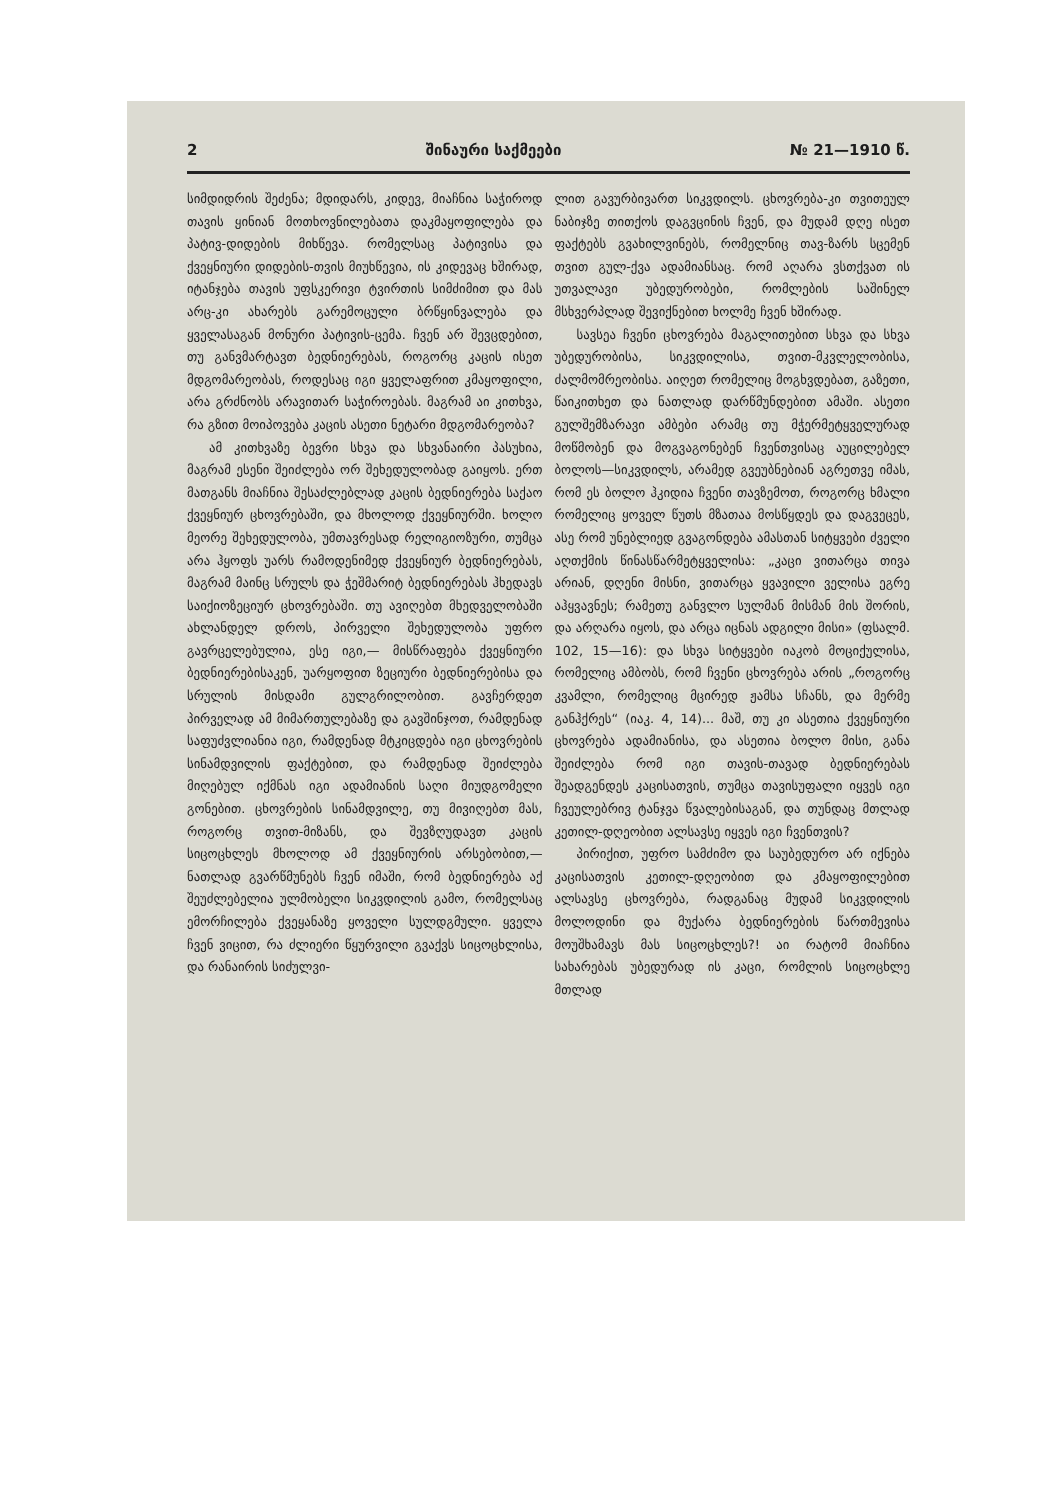2 შინაური საქმეები № 21—1910 წ.
სიმდიდრის შეძენა; მდიდარს, კიდევ, მიაჩნია საჭიროდ თავის ყინიან მოთხოვნილებათა დაკმაყოფილება და პატივ-დიდების მიხწევა. რომელსაც პატივისა და ქვეყნიური დიდების-თვის მიუხწევია, ის კიდევაც ხშირად, იტანჯება თავის უფსკერივი ტვირთის სიმძიმით და მას არც-კი ახარებს გარემოცული ბრწყინვალება და ყველასაგან მონური პატივის-ცემა. ჩვენ არ შევცდებით, თუ განვმარტავთ ბედნიერებას, როგორც კაცის ისეთ მდგომარეობას, როდესაც იგი ყველაფრით კმაყოფილი, არა გრძნობს არავითარ საჭიროებას. მაგრამ აი კითხვა, რა გზით მოიპოვება კაცის ასეთი ნეტარი მდგომარეობა?
ამ კითხვაზე ბევრი სხვა და სხვანაირი პასუხია, მაგრამ ესენი შეიძლება ორ შეხედულობად გაიყოს. ერთ მათგანს მიაჩნია შესაძლებლად კაცის ბედნიერება საქაო ქვეყნიურ ცხოვრებაში, და მხოლოდ ქვეყნიურში. ხოლო მეორე შეხედულობა, უმთავრესად რელიგიოზური, თუმცა არა ჰყოფს უარს რამოდენიმედ ქვეყნიურ ბედნიერებას, მაგრამ მაინც სრულს და ჭეშმარიტ ბედნიერებას ჰხედავს საიქიოზეციურ ცხოვრებაში. თუ ავიღებთ მხედველობაში ახლანდელ დროს, პირველი შეხედულობა უფრო გავრცელებულია, ესე იგი,— მისწრაფება ქვეყნიური ბედნიერებისაკენ, უარყოფით ზეციური ბედნიერებისა და სრულის მისდამი გულგრილობით. გავჩერდეთ პირველად ამ მიმართულებაზე და გავშინჯოთ, რამდენად საფუძვლიანია იგი, რამდენად მტკიცდება იგი ცხოვრების სინამდვილის ფაქტებით, და რამდენად შეიძლება მიღებულ იქმნას იგი ადამიანის საღი მიუდგომელი გონებით. ცხოვრების სინამდვილე, თუ მივიღებთ მას, როგორც თვით-მიზანს, და შევზღუდავთ კაცის სიცოცხლეს მხოლოდ ამ ქვეყნიურის არსებობით,—ნათლად გვარწმუნებს ჩვენ იმაში, რომ ბედნიერება აქ შეუძლებელია ულმობელი სიკვდილის გამო, რომელსაც ემორჩილება ქვეყანაზე ყოველი სულდგმული. ყველა ჩვენ ვიცით, რა ძლიერი წყურვილი გვაქვს სიცოცხლისა, და რანაირის სიძულვი-
ლით გავურბივართ სიკვდილს. ცხოვრება-კი თვითეულ ნაბიჯზე თითქოს დაგვცინის ჩვენ, და მუდამ დღე ისეთ ფაქტებს გვახილვინებს, რომელნიც თავ-ზარს სცემენ თვით გულ-ქვა ადამიანსაც. რომ აღარა ვსთქვათ ის უთვალავი უბედურობები, რომლების საშინელ მსხვერპლად შევიქნებით ხოლმე ჩვენ ხშირად.
სავსეა ჩვენი ცხოვრება მაგალითებით სხვა და სხვა უბედურობისა, სიკვდილისა, თვით-მკვლელობისა, ძალმომრეობისა. აიღეთ რომელიც მოგხვდებათ, გაზეთი, წაიკითხეთ და ნათლად დარწმუნდებით ამაში. ასეთი გულშემზარავი ამბები არამც თუ მჭერმეტყველურად მოწმობენ და მოგვაგონებენ ჩვენთვისაც აუცილებელ ბოლოს—სიკვდილს, არამედ გვეუბნებიან აგრეთვე იმას, რომ ეს ბოლო ჰკიდია ჩვენი თავზემოთ, როგორც ხმალი რომელიც ყოველ წუთს მზათაა მოსწყდეს და დაგვეცეს, ასე რომ უნებლიედ გვაგონდება ამასთან სიტყვები ძველი აღთქმის წინასწარმეტყველისა: „კაცი ვითარცა თივა არიან, დღენი მისნი, ვითარცა ყვავილი ველისა ეგრე აჰყვავნეს; რამეთუ განვლო სულმან მისმან მის შორის, და არღარა იყოს, და არცა იცნას ადგილი მისი» (ფსალმ. 102, 15—16): და სხვა სიტყვები იაკობ მოციქულისა, რომელიც ამბობს, რომ ჩვენი ცხოვრება არის „როგორც კვამლი, რომელიც მცირედ ჟამსა სჩანს, და მერმე განჰქრეს“ (იაკ. 4, 14)... მაშ, თუ კი ასეთია ქვეყნიური ცხოვრება ადამიანისა, და ასეთია ბოლო მისი, განა შეიძლება რომ იგი თავის-თავად ბედნიერებას შეადგენდეს კაცისათვის, თუმცა თავისუფალი იყვეს იგი ჩვეულებრივ ტანჯვა წვალებისაგან, და თუნდაც მთლად კეთილ-დღეობით ალსავსე იყვეს იგი ჩვენთვის?
პირიქით, უფრო სამძიმო და საუბედურო არ იქნება კაცისათვის კეთილ-დღეობით და კმაყოფილებით ალსავსე ცხოვრება, რადგანაც მუდამ სიკვდილის მოლოდინი და მუქარა ბედნიერების წართმევისა მოუშხამავს მას სიცოცხლეს?! აი რატომ მიაჩნია სახარებას უბედურად ის კაცი, რომლის სიცოცხლე მთლად